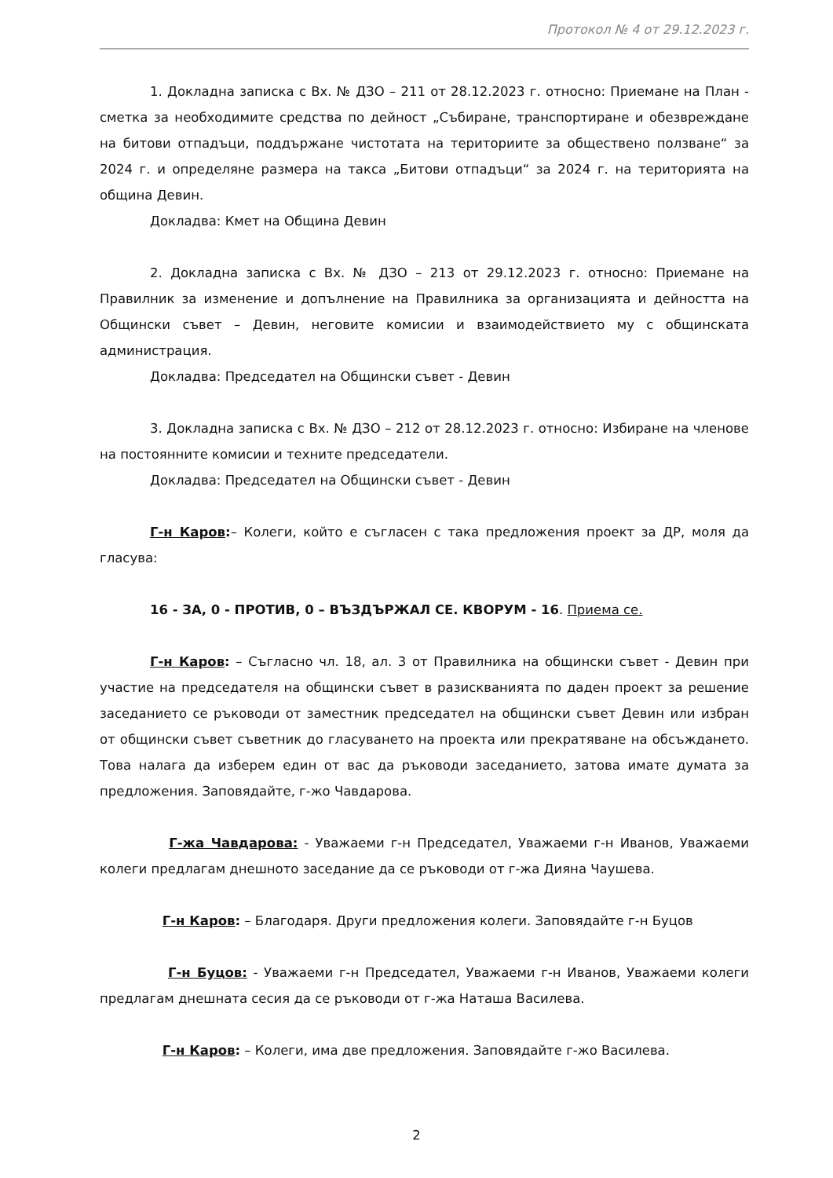Протокол № 4 от 29.12.2023 г.
1. Докладна записка с Вх. № ДЗО – 211 от 28.12.2023 г. относно: Приемане на План - сметка за необходимите средства по дейност „Събиране, транспортиране и обезвреждане на битови отпадъци, поддържане чистотата на териториите за обществено ползване“ за 2024 г. и определяне размера на такса „Битови отпадъци“ за 2024 г. на територията на община Девин.
Докладва: Кмет на Община Девин
2. Докладна записка с Вх. № ДЗО – 213 от 29.12.2023 г. относно: Приемане на Правилник за изменение и допълнение на Правилника за организацията и дейността на Общински съвет – Девин, неговите комисии и взаимодействието му с общинската администрация.
Докладва: Председател на Общински съвет - Девин
3. Докладна записка с Вх. № ДЗО – 212 от 28.12.2023 г. относно: Избиране на членове на постоянните комисии и техните председатели.
Докладва: Председател на Общински съвет - Девин
Г-н Каров:– Колеги, който е съгласен с така предложения проект за ДР, моля да гласува:
16 - ЗА, 0 - ПРОТИВ, 0 – ВЪЗДЪРЖАЛ СЕ. КВОРУМ - 16. Приема се.
Г-н Каров: – Съгласно чл. 18, ал. 3 от Правилника на общински съвет - Девин при участие на председателя на общински съвет в разискванията по даден проект за решение заседанието се ръководи от заместник председател на общински съвет Девин или избран от общински съвет съветник до гласуването на проекта или прекратяване на обсъждането. Това налага да изберем един от вас да ръководи заседанието, затова имате думата за предложения. Заповядайте, г-жо Чавдарова.
Г-жа Чавдарова: - Уважаеми г-н Председател, Уважаеми г-н Иванов, Уважаеми колеги предлагам днешното заседание да се ръководи от г-жа Дияна Чаушева.
Г-н Каров: – Благодаря. Други предложения колеги. Заповядайте г-н Буцов
Г-н Буцов: - Уважаеми г-н Председател, Уважаеми г-н Иванов, Уважаеми колеги предлагам днешната сесия да се ръководи от г-жа Наташа Василева.
Г-н Каров: – Колеги, има две предложения. Заповядайте г-жо Василева.
2